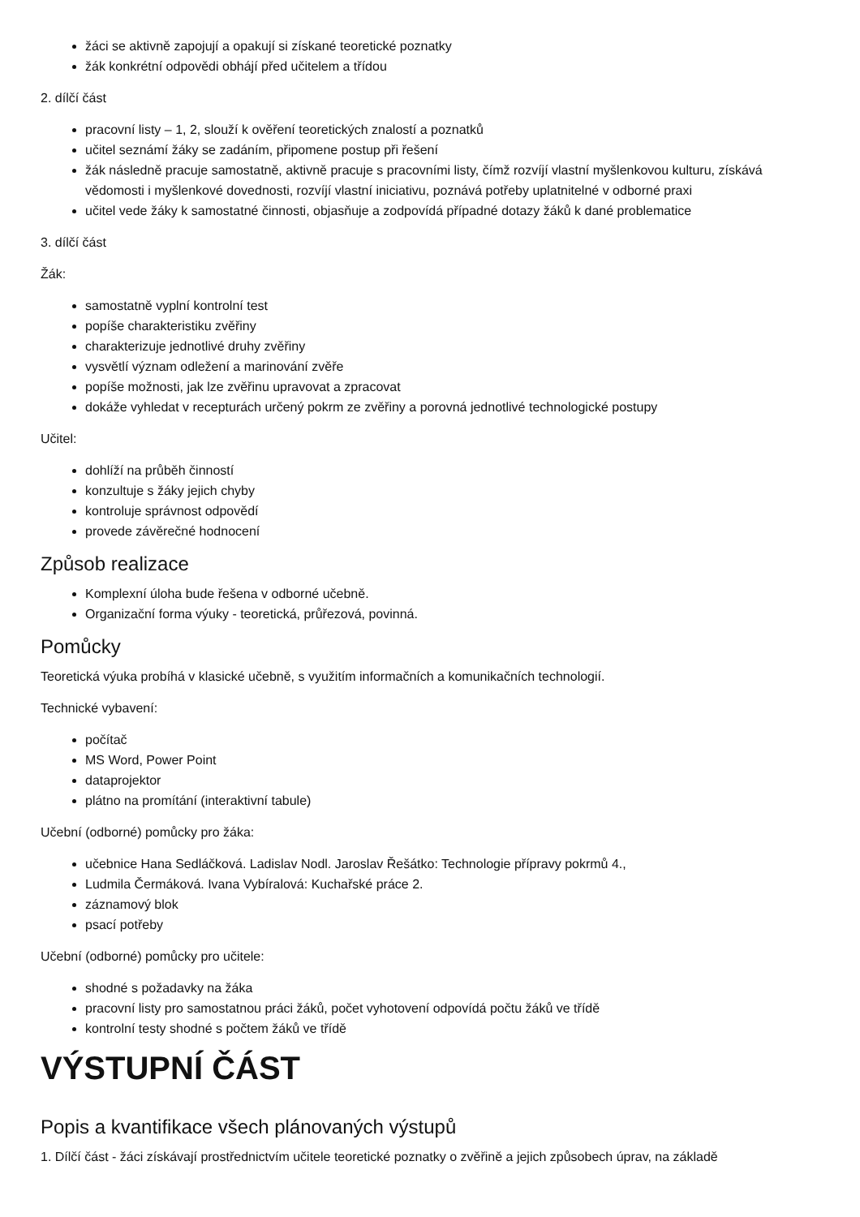žáci se aktivně zapojují a opakují si získané teoretické poznatky
žák konkrétní odpovědi obhájí před učitelem a třídou
2. dílčí část
pracovní listy – 1, 2, slouží k ověření teoretických znalostí a poznatků
učitel seznámí žáky se zadáním, připomene postup při řešení
žák následně pracuje samostatně, aktivně pracuje s pracovními listy, čímž rozvíjí vlastní myšlenkovou kulturu, získává vědomosti i myšlenkové dovednosti, rozvíjí vlastní iniciativu, poznává potřeby uplatnitelné v odborné praxi
učitel vede žáky k samostatné činnosti, objasňuje a zodpovídá případné dotazy žáků k dané problematice
3. dílčí část
Žák:
samostatně vyplní kontrolní test
popíše charakteristiku zvěřiny
charakterizuje jednotlivé druhy zvěřiny
vysvětlí význam odležení a marinování zvěře
popíše možnosti, jak lze zvěřinu upravovat a zpracovat
dokáže vyhledat v recepturách určený pokrm ze zvěřiny a porovná jednotlivé technologické postupy
Učitel:
dohlíží na průběh činností
konzultuje s žáky jejich chyby
kontroluje správnost odpovědí
provede závěrečné hodnocení
Způsob realizace
Komplexní úloha bude řešena v odborné učebně.
Organizační forma výuky - teoretická, průřezová, povinná.
Pomůcky
Teoretická výuka probíhá v klasické učebně, s využitím informačních a komunikačních technologií.
Technické vybavení:
počítač
MS Word, Power Point
dataprojektor
plátno na promítání (interaktivní tabule)
Učební (odborné) pomůcky pro žáka:
učebnice Hana Sedláčková. Ladislav Nodl. Jaroslav Řešátko: Technologie přípravy pokrmů 4.,
Ludmila Čermáková. Ivana Vybíralová: Kuchařské práce 2.
záznamový blok
psací potřeby
Učební (odborné) pomůcky pro učitele:
shodné s požadavky na žáka
pracovní listy pro samostatnou práci žáků, počet vyhotovení odpovídá počtu žáků ve třídě
kontrolní testy shodné s počtem žáků ve třídě
VÝSTUPNÍ ČÁST
Popis a kvantifikace všech plánovaných výstupů
1. Dílčí část - žáci získávají prostřednictvím učitele teoretické poznatky o zvěřině a jejich způsobech úprav, na základě